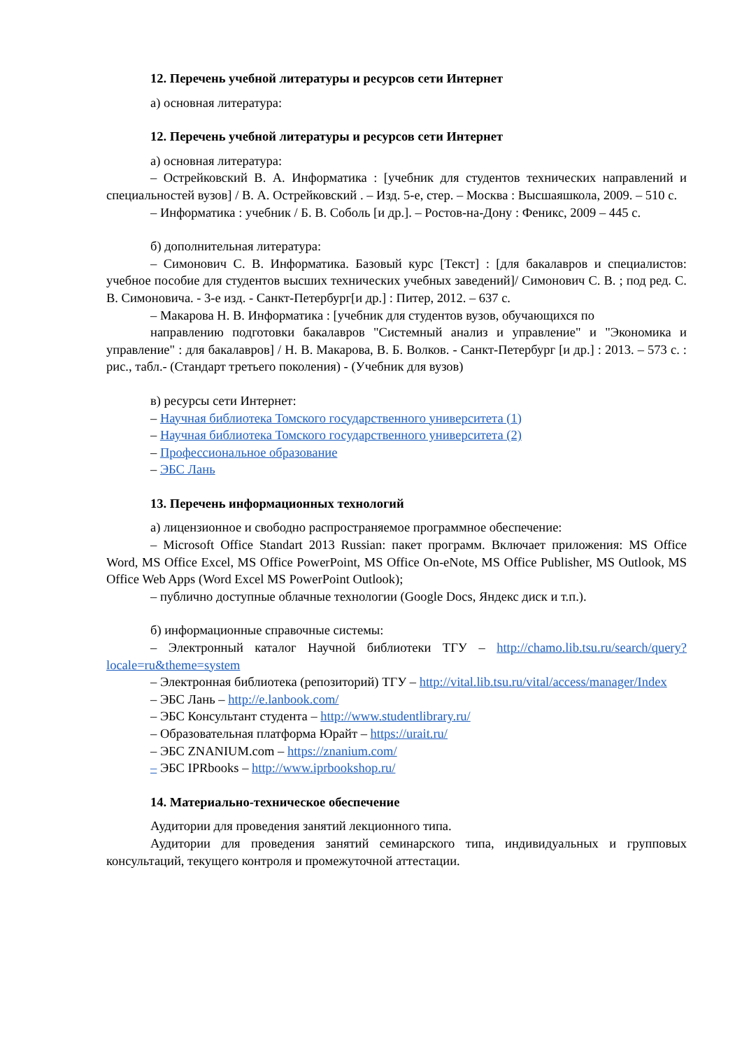12. Перечень учебной литературы и ресурсов сети Интернет
а) основная литература:
12. Перечень учебной литературы и ресурсов сети Интернет
а) основная литература:
– Острейковский В. А. Информатика : [учебник для студентов технических направлений и специальностей вузов] / В. А. Острейковский . – Изд. 5-е, стер. – Москва : Высшаяшкола, 2009. – 510 с.
– Информатика : учебник / Б. В. Соболь [и др.]. – Ростов-на-Дону : Феникс, 2009 – 445 с.
б) дополнительная литература:
– Симонович С. В. Информатика. Базовый курс [Текст] : [для бакалавров и специалистов: учебное пособие для студентов высших технических учебных заведений]/ Симонович С. В. ; под ред. С. В. Симоновича. - 3-е изд. - Санкт-Петербург[и др.] : Питер, 2012. – 637 с.
– Макарова Н. В. Информатика : [учебник для студентов вузов, обучающихся по
направлению подготовки бакалавров "Системный анализ и управление" и "Экономика и управление" : для бакалавров] / Н. В. Макарова, В. Б. Волков. - Санкт-Петербург [и др.] : 2013. – 573 с. : рис., табл.- (Стандарт третьего поколения) - (Учебник для вузов)
в) ресурсы сети Интернет:
– Научная библиотека Томского государственного университета (1)
– Научная библиотека Томского государственного университета (2)
– Профессиональное образование
– ЭБС Лань
13. Перечень информационных технологий
а) лицензионное и свободно распространяемое программное обеспечение:
– Microsoft Office Standart 2013 Russian: пакет программ. Включает приложения: MS Office Word, MS Office Excel, MS Office PowerPoint, MS Office On-eNote, MS Office Publisher, MS Outlook, MS Office Web Apps (Word Excel MS PowerPoint Outlook);
– публично доступные облачные технологии (Google Docs, Яндекс диск и т.п.).
б) информационные справочные системы:
– Электронный каталог Научной библиотеки ТГУ – http://chamo.lib.tsu.ru/search/query?locale=ru&theme=system
– Электронная библиотека (репозиторий) ТГУ – http://vital.lib.tsu.ru/vital/access/manager/Index
– ЭБС Лань – http://e.lanbook.com/
– ЭБС Консультант студента – http://www.studentlibrary.ru/
– Образовательная платформа Юрайт – https://urait.ru/
– ЭБС ZNANIUM.com – https://znanium.com/
– ЭБС IPRbooks – http://www.iprbookshop.ru/
14. Материально-техническое обеспечение
Аудитории для проведения занятий лекционного типа.
Аудитории для проведения занятий семинарского типа, индивидуальных и групповых консультаций, текущего контроля и промежуточной аттестации.